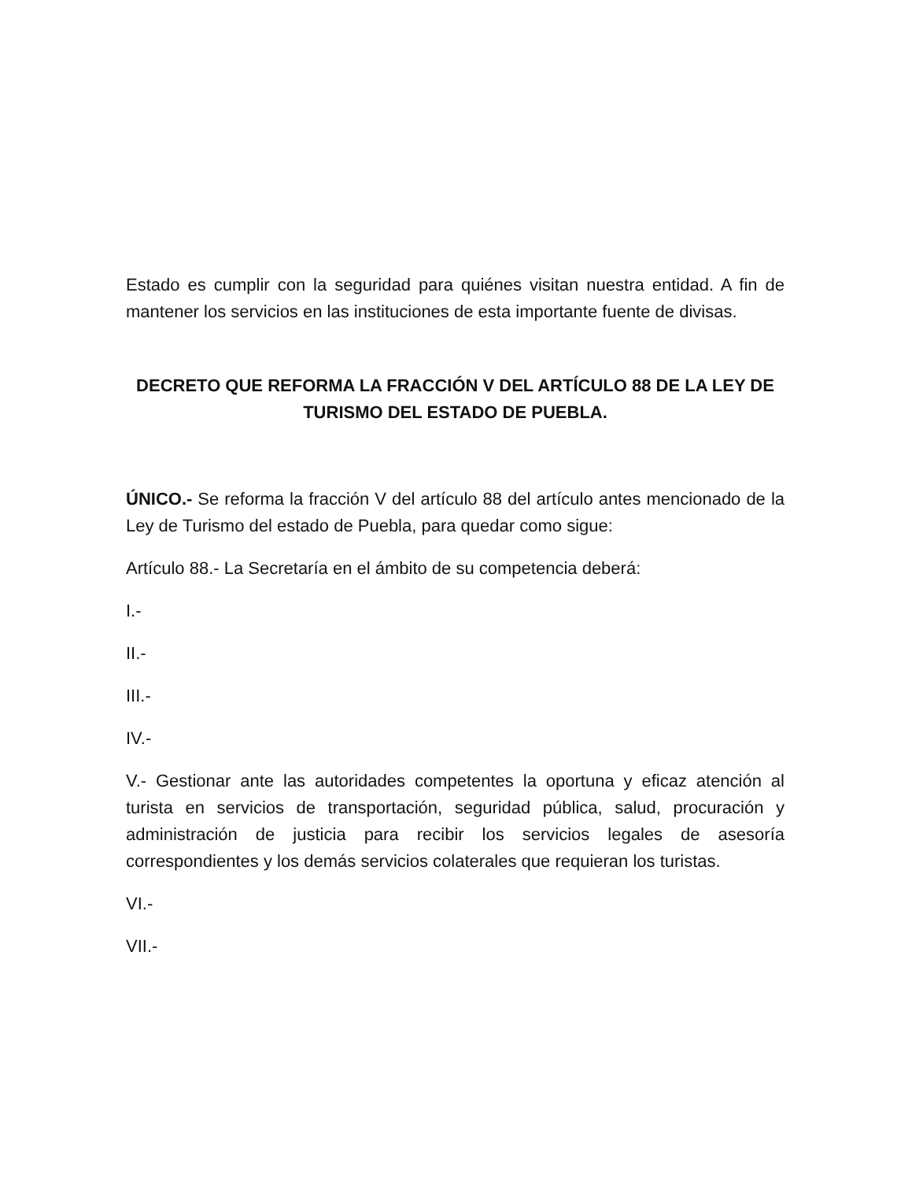Estado es cumplir con la seguridad para quiénes visitan nuestra entidad. A fin de mantener los servicios en las instituciones de esta importante fuente de divisas.
DECRETO QUE REFORMA LA FRACCIÓN V DEL ARTÍCULO 88 DE LA LEY DE TURISMO DEL ESTADO DE PUEBLA.
ÚNICO.- Se reforma la fracción V del artículo 88 del artículo antes mencionado de la Ley de Turismo del estado de Puebla, para quedar como sigue:
Artículo 88.- La Secretaría en el ámbito de su competencia deberá:
I.-
II.-
III.-
IV.-
V.- Gestionar ante las autoridades competentes la oportuna y eficaz atención al turista en servicios de transportación, seguridad pública, salud, procuración y administración de justicia para recibir los servicios legales de asesoría correspondientes y los demás servicios colaterales que requieran los turistas.
VI.-
VII.-